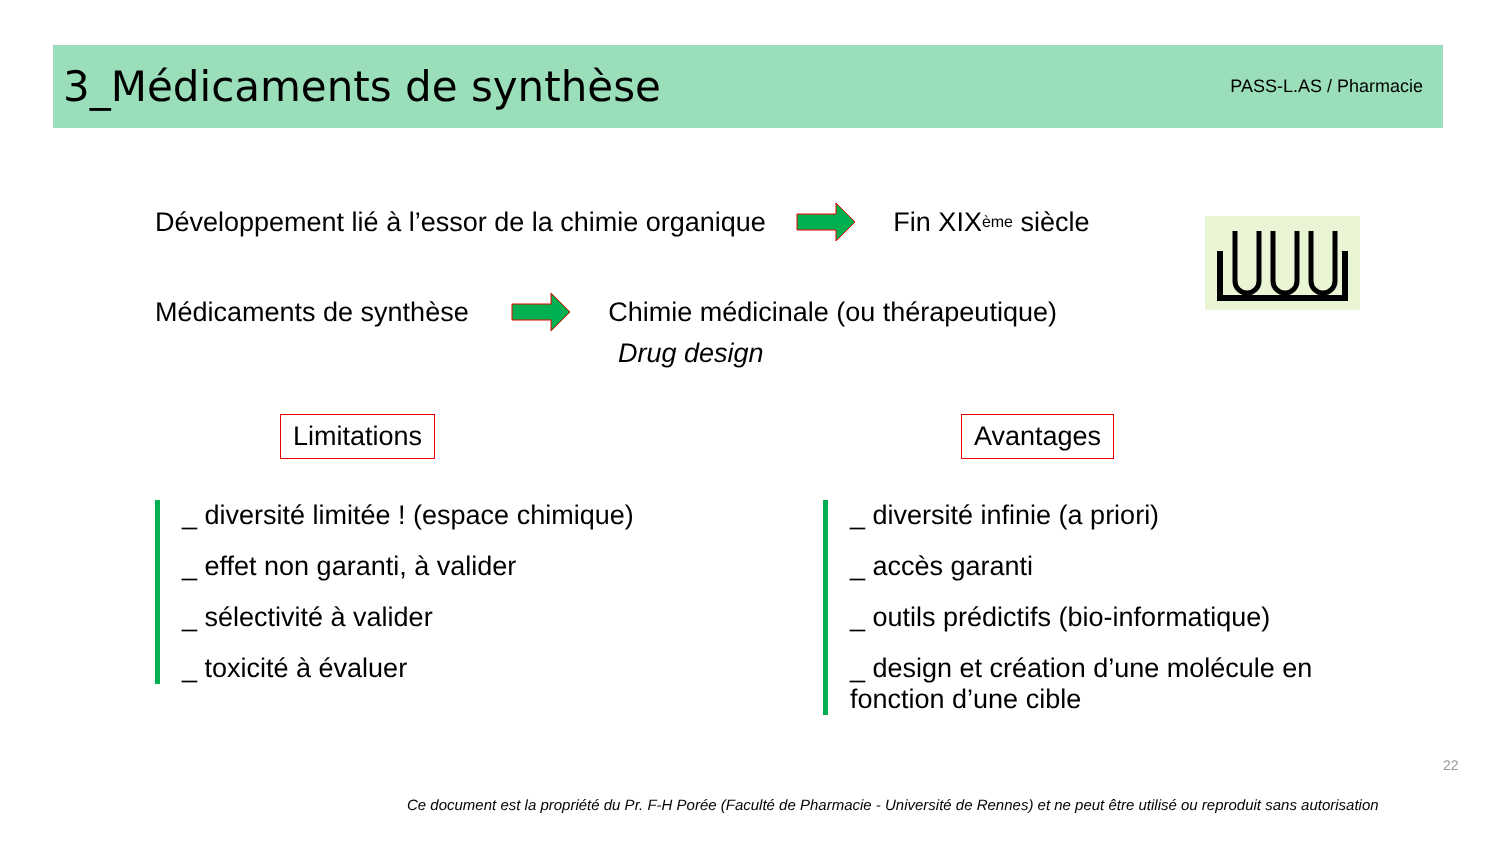3_Médicaments de synthèse
PASS-L.AS / Pharmacie
Développement lié à l’essor de la chimie organique Fin XIX<sup>ème</sup> siècle
Médicaments de synthèse Chimie médicinale (ou thérapeutique)
Drug design
Limitations Avantages
_ diversité limitée ! (espace chimique)
_ effet non garanti, à valider
_ sélectivité à valider
_ toxicité à évaluer
_ diversité infinie (a priori)
_ accès garanti
_ outils prédictifs (bio-informatique)
_ design et création d’une molécule en fonction d’une cible
22
Ce document est la propriété du Pr. F-H Porée (Faculté de Pharmacie - Université de Rennes) et ne peut être utilisé ou reproduit sans autorisation